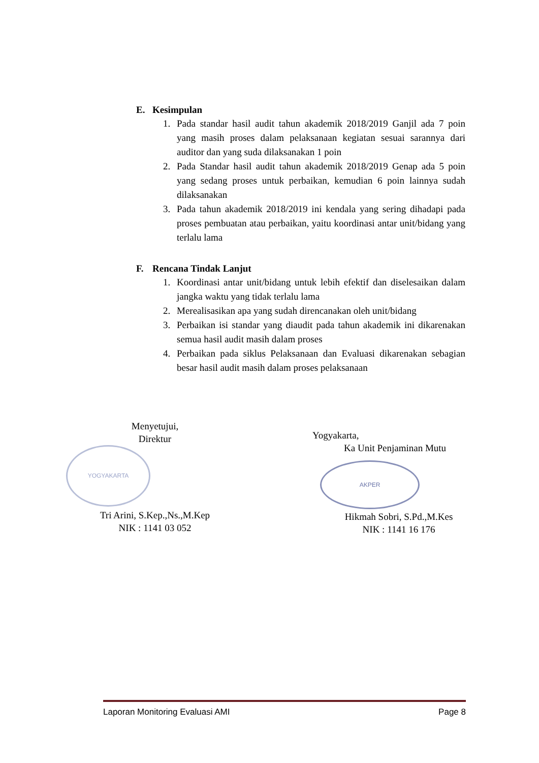E. Kesimpulan
1. Pada standar hasil audit tahun akademik 2018/2019 Ganjil ada 7 poin yang masih proses dalam pelaksanaan kegiatan sesuai sarannya dari auditor dan yang suda dilaksanakan 1 poin
2. Pada Standar hasil audit tahun akademik 2018/2019 Genap ada 5 poin yang sedang proses untuk perbaikan, kemudian 6 poin lainnya sudah dilaksanakan
3. Pada tahun akademik 2018/2019 ini kendala yang sering dihadapi pada proses pembuatan atau perbaikan, yaitu koordinasi antar unit/bidang yang terlalu lama
F. Rencana Tindak Lanjut
1. Koordinasi antar unit/bidang untuk lebih efektif dan diselesaikan dalam jangka waktu yang tidak terlalu lama
2. Merealisasikan apa yang sudah direncanakan oleh unit/bidang
3. Perbaikan isi standar yang diaudit pada tahun akademik ini dikarenakan semua hasil audit masih dalam proses
4. Perbaikan pada siklus Pelaksanaan dan Evaluasi dikarenakan sebagian besar hasil audit masih dalam proses pelaksanaan
YOGYAKARTA
AKPER
Menyetujui,
Direktur
Tri Arini, S.Kep.,Ns.,M.Kep
NIK : 1141 03 052
Yogyakarta,
Ka Unit Penjaminan Mutu
Hikmah Sobri, S.Pd.,M.Kes
NIK : 1141 16 176
Laporan Monitoring Evaluasi AMI Page 8